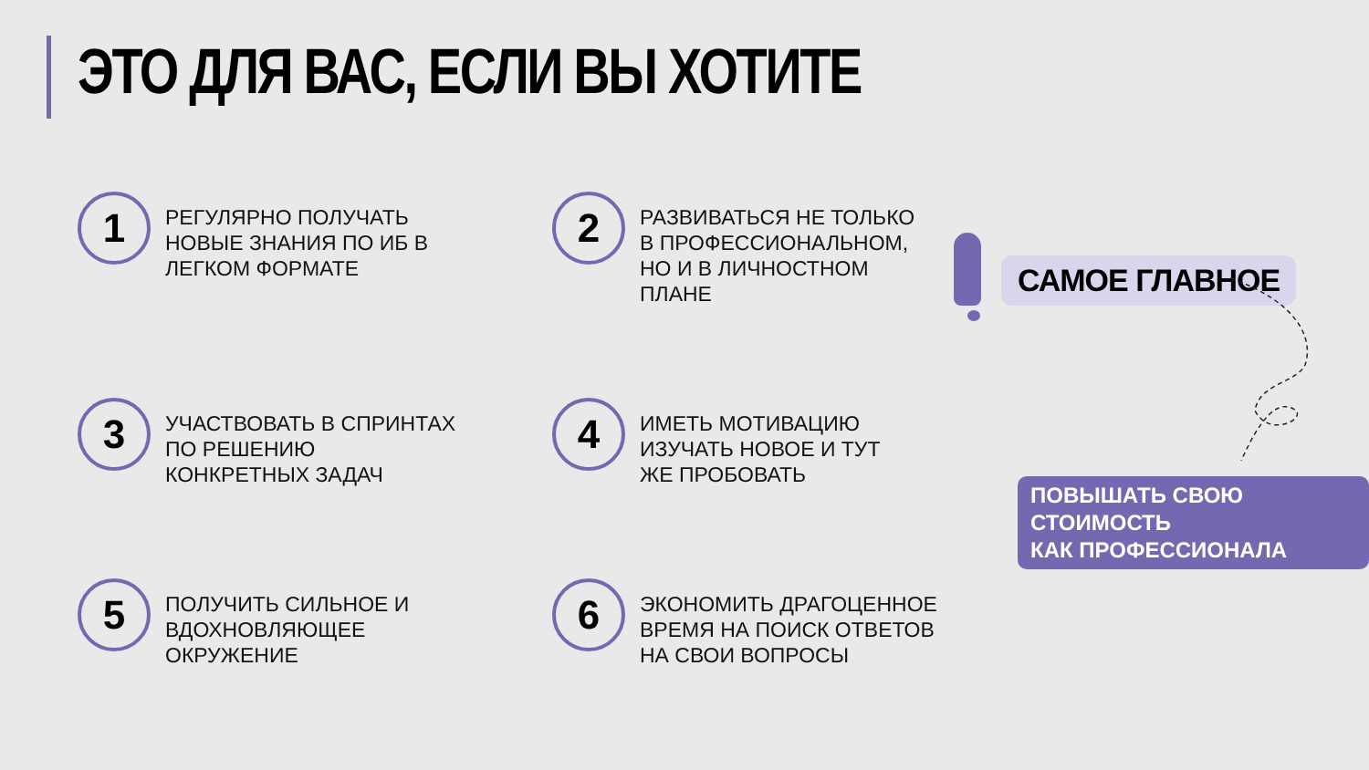ЭТО ДЛЯ ВАС, ЕСЛИ ВЫ ХОТИТЕ
1
РЕГУЛЯРНО ПОЛУЧАТЬ
НОВЫЕ ЗНАНИЯ ПО ИБ В
ЛЕГКОМ ФОРМАТЕ
2
РАЗВИВАТЬСЯ НЕ ТОЛЬКО
В ПРОФЕССИОНАЛЬНОМ,
НО И В ЛИЧНОСТНОМ
ПЛАНЕ
3
УЧАСТВОВАТЬ В СПРИНТАХ
ПО РЕШЕНИЮ
КОНКРЕТНЫХ ЗАДАЧ
4
ИМЕТЬ МОТИВАЦИЮ
ИЗУЧАТЬ НОВОЕ И ТУТ
ЖЕ ПРОБОВАТЬ
5
ПОЛУЧИТЬ СИЛЬНОЕ И
ВДОХНОВЛЯЮЩЕЕ
ОКРУЖЕНИЕ
6
ЭКОНОМИТЬ ДРАГОЦЕННОЕ
ВРЕМЯ НА ПОИСК ОТВЕТОВ
НА СВОИ ВОПРОСЫ
САМОЕ ГЛАВНОЕ
ПОВЫШАТЬ СВОЮ СТОИМОСТЬ
КАК ПРОФЕССИОНАЛА